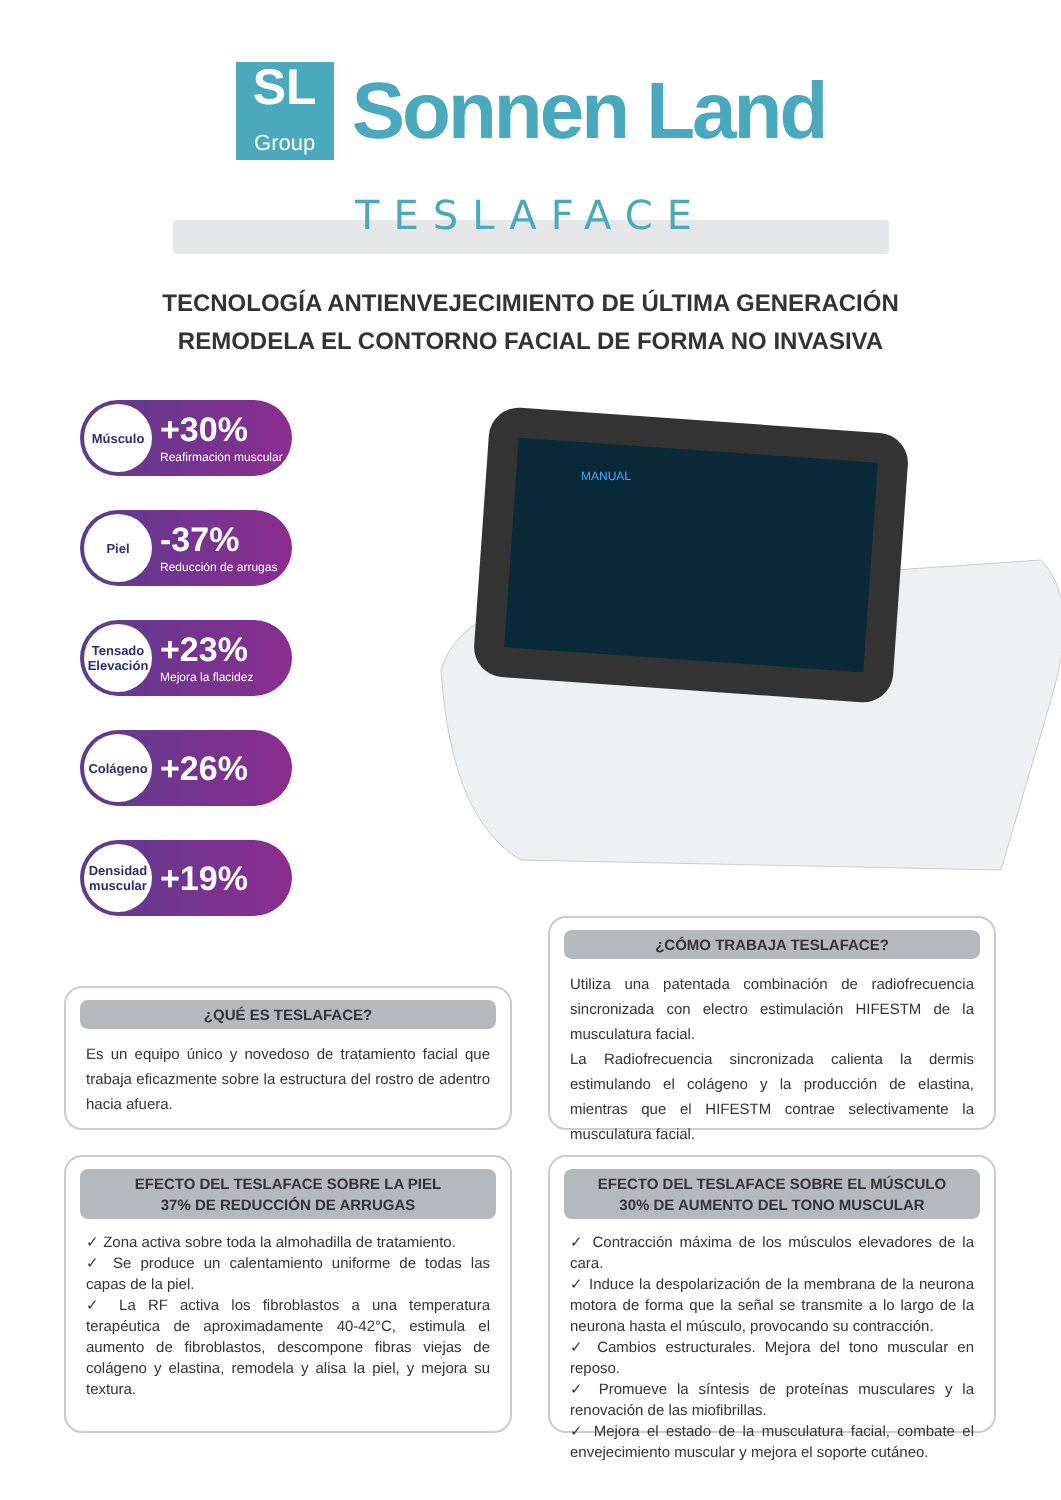SL
Group
Sonnen Land
TESLAFACE
TECNOLOGÍA ANTIENVEJECIMIENTO DE ÚLTIMA GENERACIÓN
REMODELA EL CONTORNO FACIAL DE FORMA NO INVASIVA
Músculo
+30%
Reafirmación muscular
Piel
-37%
Reducción de arrugas
Tensado Elevación
+23%
Mejora la flacidez
Colágeno
+26%
Densidad muscular
+19%
MANUAL
¿CÓMO TRABAJA TESLAFACE?
Utiliza una patentada combinación de radiofrecuencia sincronizada con electro estimulación HIFESTM de la musculatura facial.
La Radiofrecuencia sincronizada calienta la dermis estimulando el colágeno y la producción de elastina, mientras que el HIFESTM contrae selectivamente la musculatura facial.
¿QUÉ ES TESLAFACE?
Es un equipo único y novedoso de tratamiento facial que trabaja eficazmente sobre la estructura del rostro de adentro hacia afuera.
EFECTO DEL TESLAFACE SOBRE LA PIEL
37% DE REDUCCIÓN DE ARRUGAS
✓ Zona activa sobre toda la almohadilla de tratamiento.
✓ Se produce un calentamiento uniforme de todas las capas de la piel.
✓ La RF activa los fibroblastos a una temperatura terapéutica de aproximadamente 40-42°C, estimula el aumento de fibroblastos, descompone fibras viejas de colágeno y elastina, remodela y alisa la piel, y mejora su textura.
EFECTO DEL TESLAFACE SOBRE EL MÚSCULO
30% DE AUMENTO DEL TONO MUSCULAR
✓ Contracción máxima de los músculos elevadores de la cara.
✓ Induce la despolarización de la membrana de la neurona motora de forma que la señal se transmite a lo largo de la neurona hasta el músculo, provocando su contracción.
✓ Cambios estructurales. Mejora del tono muscular en reposo.
✓ Promueve la síntesis de proteínas musculares y la renovación de las miofibrillas.
✓ Mejora el estado de la musculatura facial, combate el envejecimiento muscular y mejora el soporte cutáneo.